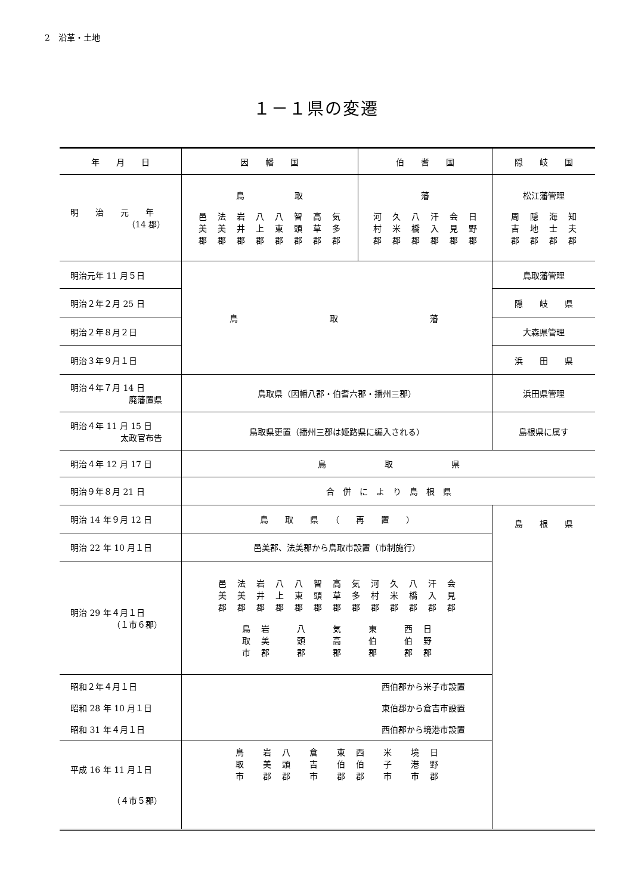2　沿革・土地
１－１県の変遷
| 年 月 日 | 因 幡 国 | 伯 耆 国 | 隠 岐 国 |
| --- | --- | --- | --- |
| 明 治 元 年 （14 郡） | 鳥 取 邑美郡 法美郡 岩井郡 八上郡 八東郡 智頭郡 高草郡 気多郡 | 藩 河村郡 久米郡 八橋郡 汗入郡 会見郡 日野郡 | 松江藩管理 周吉郡 隠地郡 海士郡 知夫郡 |
| 明治元年 11 月５日 | 鳥 取 藩 | | 鳥取藩管理 |
| 明治２年２月 25 日 | | | 隠 岐 県 |
| 明治２年８月２日 | | | 大森県管理 |
| 明治３年９月１日 | | | 浜 田 県 |
| 明治４年７月 14 日 廃藩置県 | 鳥取県（因幡八郡・伯耆六郡・播州三郡） | | 浜田県管理 |
| 明治４年 11 月 15 日 太政官布告 | 鳥取県更置（播州三郡は姫路県に編入される） | | 島根県に属す |
| 明治４年 12 月 17 日 | 鳥 取 県 | | |
| 明治９年８月 21 日 | 合 併 に よ り 島 根 県 | | |
| 明治 14 年９月 12 日 | 鳥 取 県 （ 再 置 ） | | 島 根 県 |
| 明治 22 年 10 月１日 | 邑美郡、法美郡から鳥取市設置（市制施行） | | |
| 明治 29 年４月１日 （１市６郡） | 邑美郡 法美郡 岩井郡 八上郡 八東郡 智頭郡 高草郡 気多郡 河村郡 久米郡 八橋郡 汗入郡 会見郡 鳥取市 岩美郡 八頭郡 気高郡 東伯郡 西伯郡 日野郡 | | |
| 昭和２年４月１日 昭和 28 年 10 月１日 昭和 31 年４月１日 | 西伯郡から米子市設置 東伯郡から倉吉市設置 西伯郡から境港市設置 | | |
| 平成 16 年 11 月１日 （４市５郡） | 鳥取市 岩美郡 八頭郡 倉吉市 東伯郡 西伯郡 米子市 境港市 日野郡 | | |